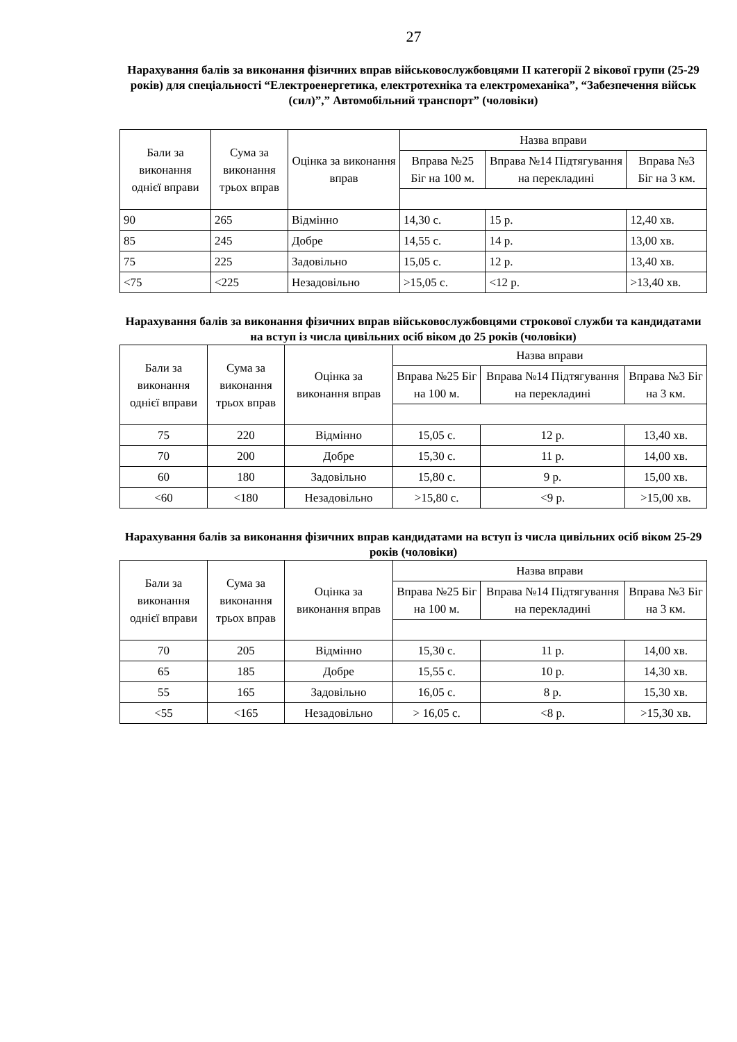27
Нарахування балів за виконання фізичних вправ військовослужбовцями II категорії 2 вікової групи (25-29 років) для спеціальності “Електроенергетика, електротехніка та електромеханіка”, “Забезпечення військ (сил)”,” Автомобільний транспорт” (чоловіки)
| Бали за виконання однієї вправи | Сума за виконання трьох вправ | Оцінка за виконання вправ | Назва вправи | | |
| --- | --- | --- | --- | --- | --- |
| | | | Вправа №25 Біг на 100 м. | Вправа №14 Підтягування на перекладині | Вправа №3 Біг на 3 км. |
| 90 | 265 | Відмінно | 14,30 с. | 15 р. | 12,40 хв. |
| 85 | 245 | Добре | 14,55 с. | 14 р. | 13,00 хв. |
| 75 | 225 | Задовільно | 15,05 с. | 12 р. | 13,40 хв. |
| <75 | <225 | Незадовільно | >15,05 с. | <12 р. | >13,40 хв. |
Нарахування балів за виконання фізичних вправ військовослужбовцями строкової служби та кандидатами на вступ із числа цивільних осіб віком до 25 років (чоловіки)
| Бали за виконання однієї вправи | Сума за виконання трьох вправ | Оцінка за виконання вправ | Назва вправи | | |
| --- | --- | --- | --- | --- | --- |
| | | | Вправа №25 Біг на 100 м. | Вправа №14 Підтягування на перекладині | Вправа №3 Біг на 3 км. |
| 75 | 220 | Відмінно | 15,05 с. | 12 р. | 13,40 хв. |
| 70 | 200 | Добре | 15,30 с. | 11 р. | 14,00 хв. |
| 60 | 180 | Задовільно | 15,80 с. | 9 р. | 15,00 хв. |
| <60 | <180 | Незадовільно | >15,80 с. | <9 р. | >15,00 хв. |
Нарахування балів за виконання фізичних вправ кандидатами на вступ із числа цивільних осіб віком 25-29 років (чоловіки)
| Бали за виконання однієї вправи | Сума за виконання трьох вправ | Оцінка за виконання вправ | Назва вправи | | |
| --- | --- | --- | --- | --- | --- |
| | | | Вправа №25 Біг на 100 м. | Вправа №14 Підтягування на перекладині | Вправа №3 Біг на 3 км. |
| 70 | 205 | Відмінно | 15,30 с. | 11 р. | 14,00 хв. |
| 65 | 185 | Добре | 15,55 с. | 10 р. | 14,30 хв. |
| 55 | 165 | Задовільно | 16,05 с. | 8 р. | 15,30 хв. |
| <55 | <165 | Незадовільно | > 16,05 с. | <8 р. | >15,30 хв. |